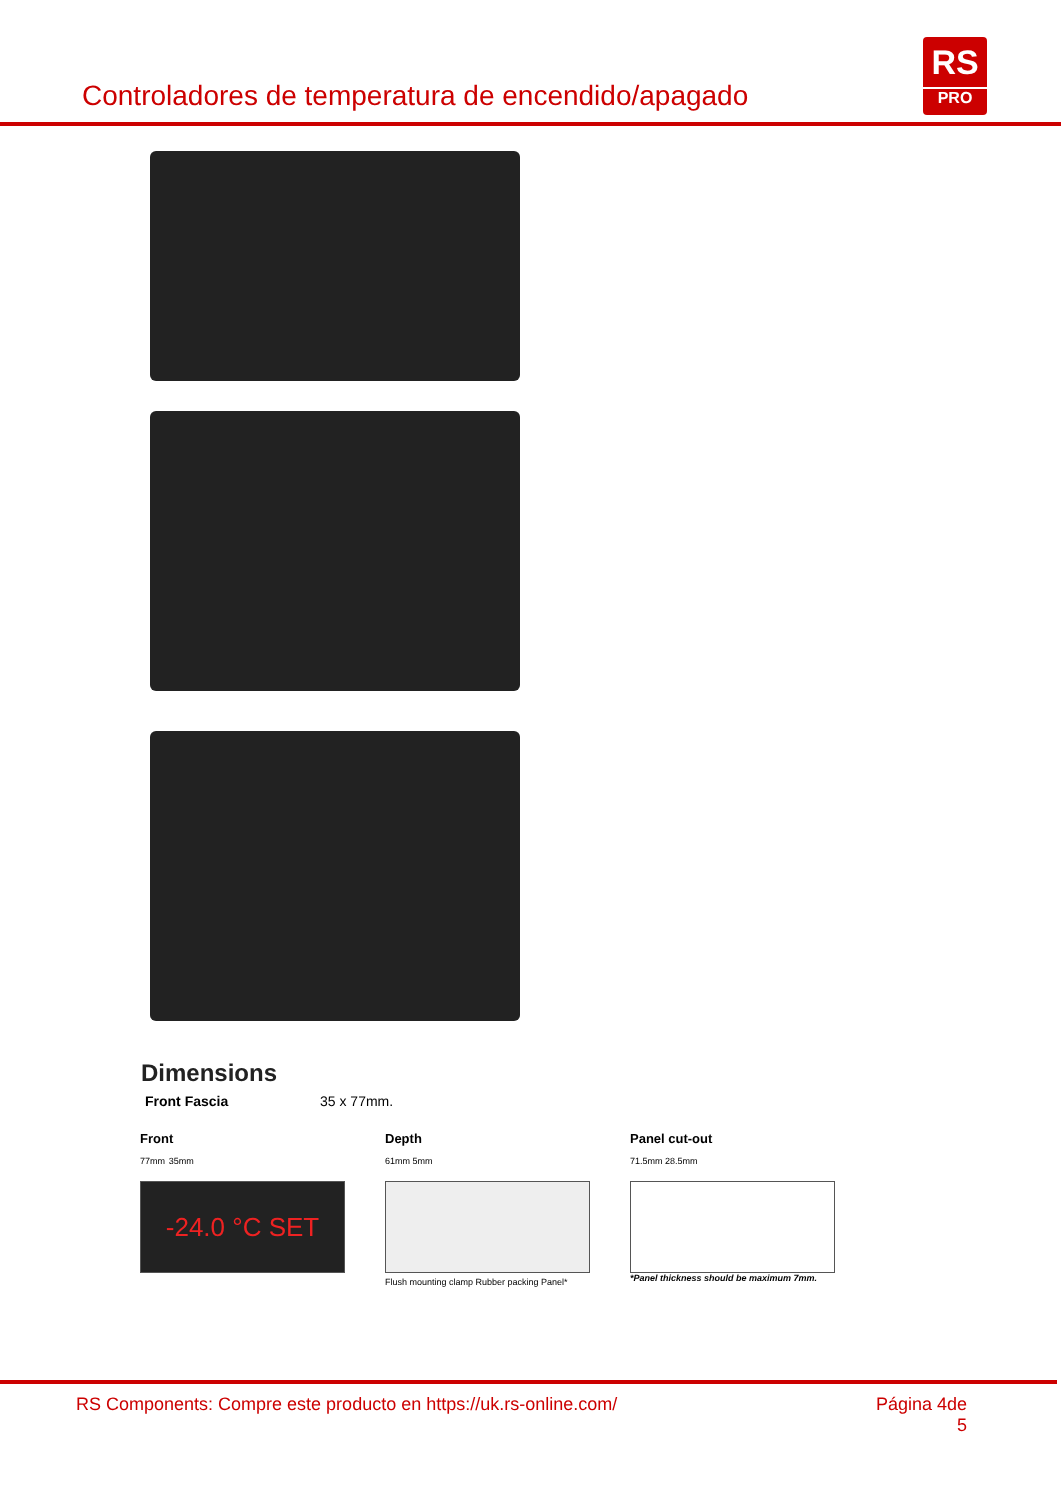Controladores de temperatura de encendido/apagado
RS
PRO
Dimensions
Front Fascia 35 x 77mm.
Front
77mm 35mm
-24.0 °C SET
Depth
61mm 5mm
Flush mounting clamp Rubber packing Panel*
Panel cut-out
71.5mm 28.5mm
*Panel thickness should be maximum 7mm.
RS Components: Compre este producto en https://uk.rs-online.com/ Página 4de
5